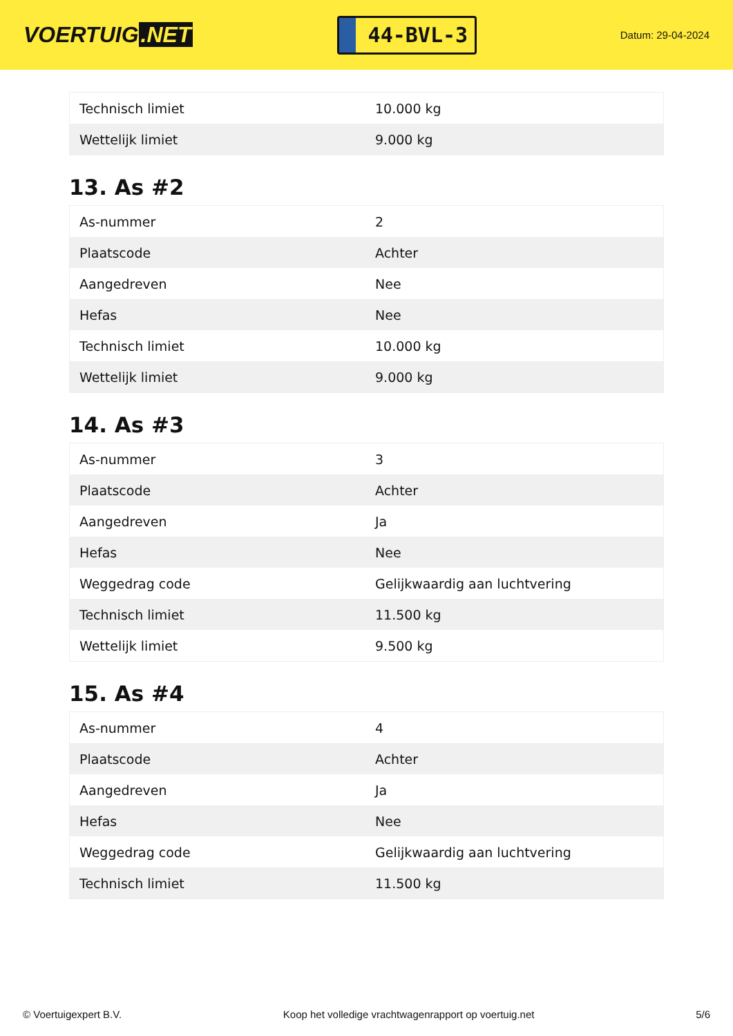VOERTUIG.NET
44-BVL-3
Datum: 29-04-2024
| Technisch limiet | 10.000 kg |
| Wettelijk limiet | 9.000 kg |
13. As #2
| As-nummer | 2 |
| Plaatscode | Achter |
| Aangedreven | Nee |
| Hefas | Nee |
| Technisch limiet | 10.000 kg |
| Wettelijk limiet | 9.000 kg |
14. As #3
| As-nummer | 3 |
| Plaatscode | Achter |
| Aangedreven | Ja |
| Hefas | Nee |
| Weggedrag code | Gelijkwaardig aan luchtvering |
| Technisch limiet | 11.500 kg |
| Wettelijk limiet | 9.500 kg |
15. As #4
| As-nummer | 4 |
| Plaatscode | Achter |
| Aangedreven | Ja |
| Hefas | Nee |
| Weggedrag code | Gelijkwaardig aan luchtvering |
| Technisch limiet | 11.500 kg |
© Voertuigexpert B.V. Koop het volledige vrachtwagenrapport op voertuig.net 5/6